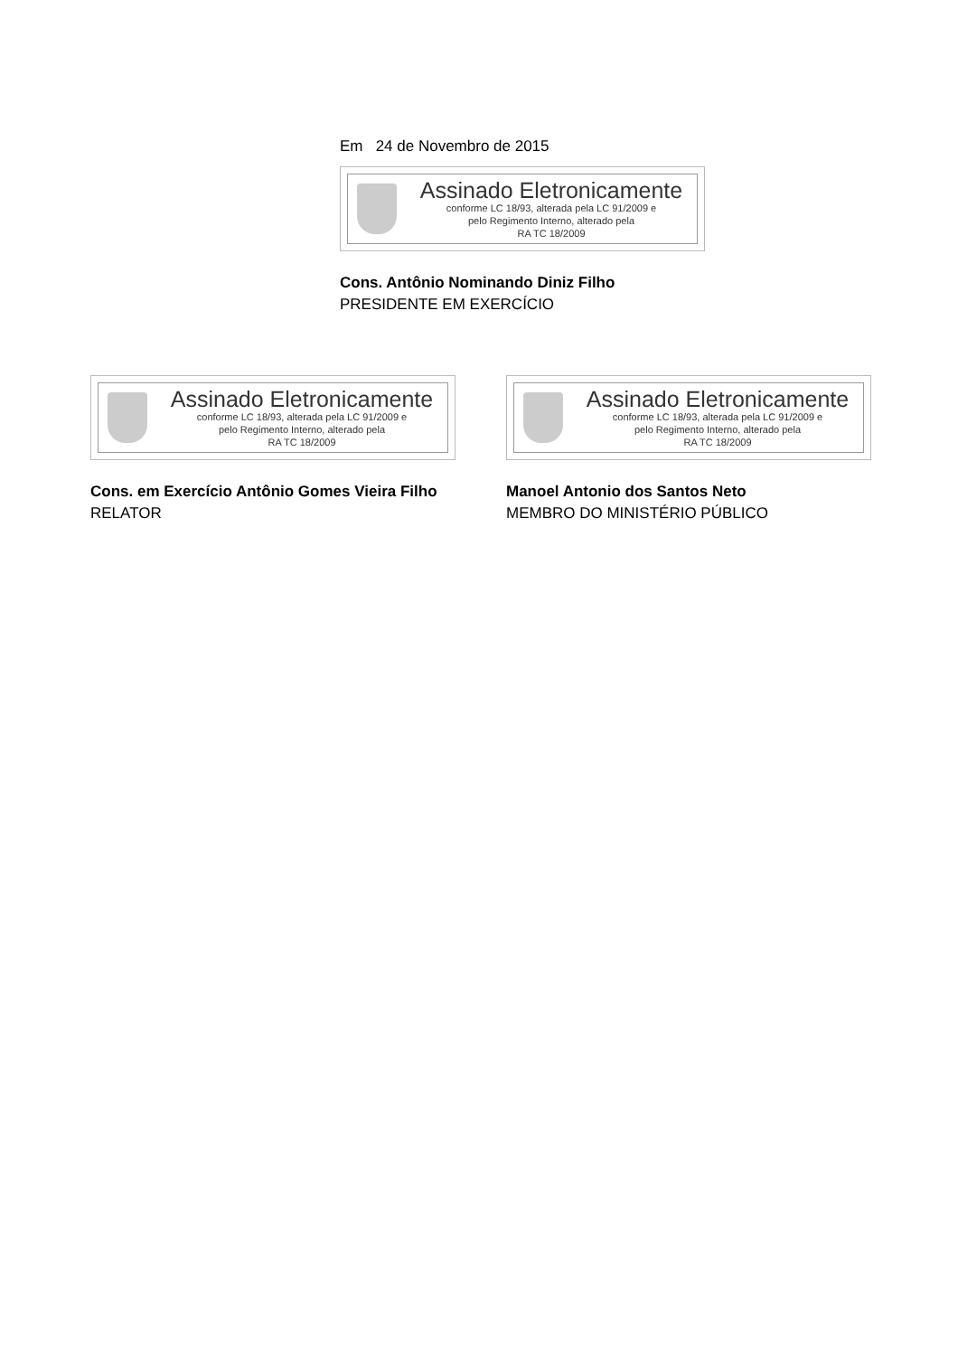Em 24 de Novembro de 2015
Assinado Eletronicamente
conforme LC 18/93, alterada pela LC 91/2009 e
pelo Regimento Interno, alterado pela
RA TC 18/2009
Cons. Antônio Nominando Diniz Filho
PRESIDENTE EM EXERCÍCIO
Assinado Eletronicamente
conforme LC 18/93, alterada pela LC 91/2009 e
pelo Regimento Interno, alterado pela
RA TC 18/2009
Cons. em Exercício Antônio Gomes Vieira Filho
RELATOR
Assinado Eletronicamente
conforme LC 18/93, alterada pela LC 91/2009 e
pelo Regimento Interno, alterado pela
RA TC 18/2009
Manoel Antonio dos Santos Neto
MEMBRO DO MINISTÉRIO PÚBLICO